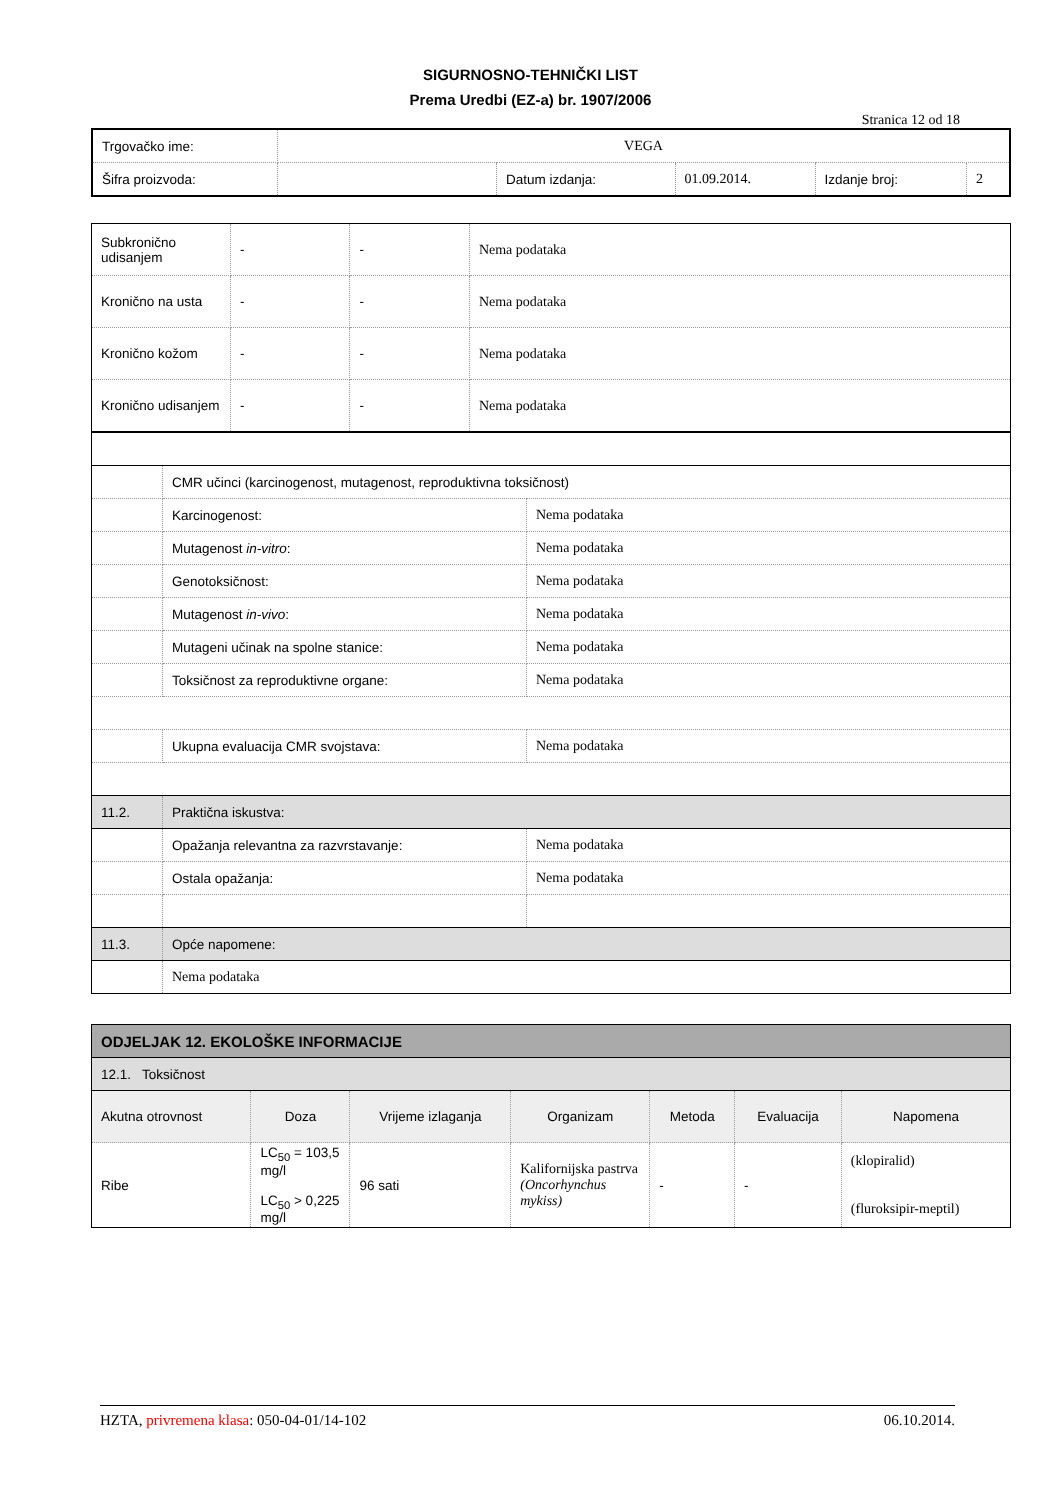SIGURNOSNO-TEHNIČKI LIST
Prema Uredbi (EZ-a) br. 1907/2006
Stranica 12 od 18
| Trgovačko ime: | VEGA | | | | |
| Šifra proizvoda: | | Datum izdanja: | 01.09.2014. | Izdanje broj: | 2 |
| Subkronično udisanjem | - | - | Nema podataka |
| Kronično na usta | - | - | Nema podataka |
| Kronično kožom | - | - | Nema podataka |
| Kronično udisanjem | - | - | Nema podataka |
| | CMR učinci (karcinogenost, mutagenost, reproduktivna toksičnost) | |
| | Karcinogenost: | Nema podataka |
| | Mutagenost in-vitro : | Nema podataka |
| | Genotoksičnost: | Nema podataka |
| | Mutagenost in-vivo : | Nema podataka |
| | Mutageni učinak na spolne stanice: | Nema podataka |
| | Toksičnost za reproduktivne organe: | Nema podataka |
| | Ukupna evaluacija CMR svojstava: | Nema podataka |
| 11.2. | Praktična iskustva: | |
| | Opažanja relevantna za razvrstavanje: | Nema podataka |
| | Ostala opažanja: | Nema podataka |
| 11.3. | Opće napomene: | |
| | Nema podataka | |
| ODJELJAK 12. EKOLOŠKE INFORMACIJE | | | | | | |
| 12.1. Toksičnost | | | | | | |
| Akutna otrovnost | Doza | Vrijeme izlaganja | Organizam | Metoda | Evaluacija | Napomena |
| Ribe | LC<sub>50</sub> = 103,5 mg/l LC<sub>50</sub> > 0,225 mg/l | 96 sati | Kalifornijska pastrva (Oncorhynchus mykiss) | - | - | (klopiralid) (fluroksipir-meptil) |
HZTA, privremena klasa: 050-04-01/14-102 06.10.2014.